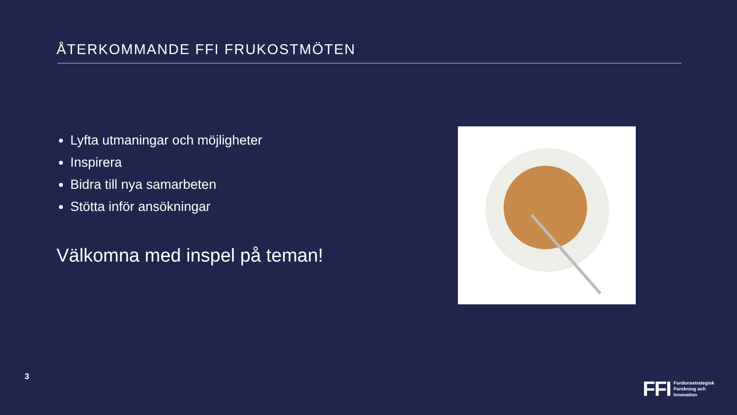ÅTERKOMMANDE FFI FRUKOSTMÖTEN
Lyfta utmaningar och möjligheter
Inspirera
Bidra till nya samarbeten
Stötta inför ansökningar
Välkomna med inspel på teman!
3
FFI
Fordonsstrategisk
Forskning och
Innovation